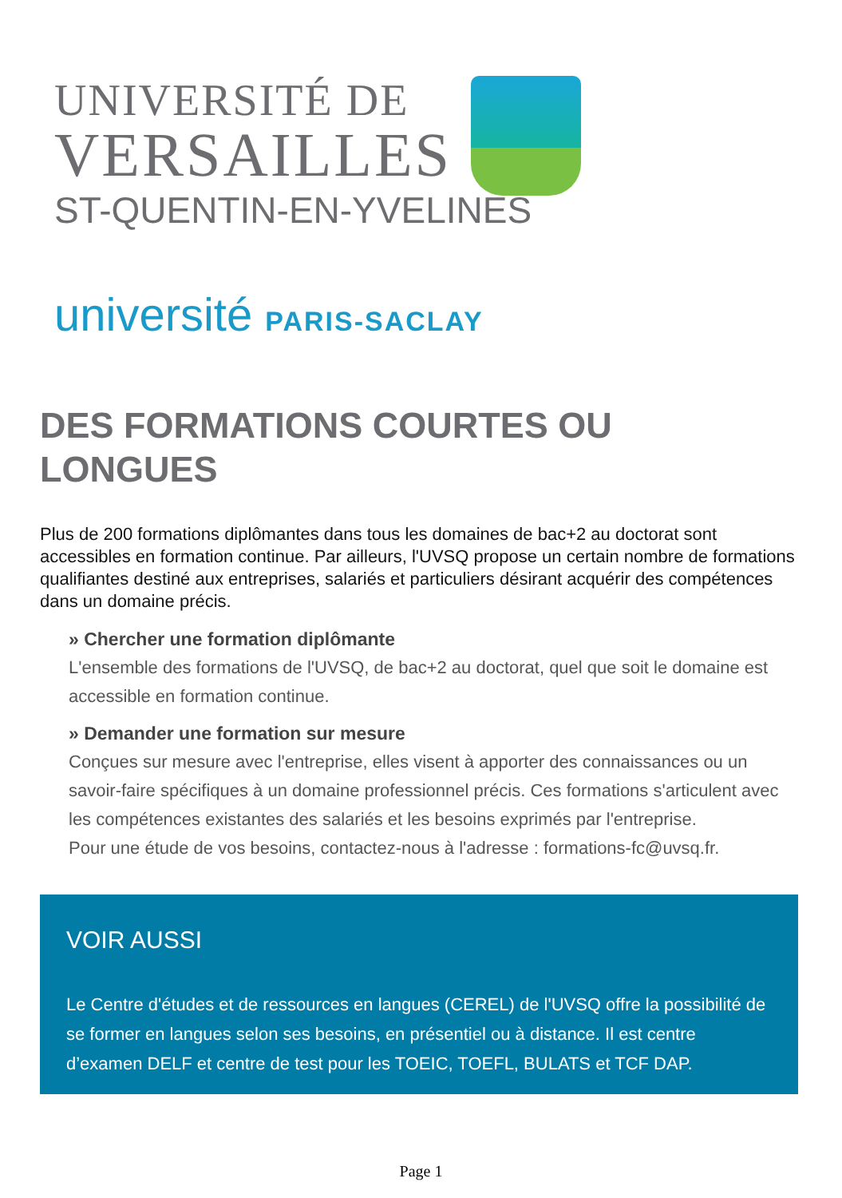UNIVERSITÉ DE
VERSAILLES
ST-QUENTIN-EN-YVELINES
université PARIS-SACLAY
DES FORMATIONS COURTES OU LONGUES
Plus de 200 formations diplômantes dans tous les domaines de bac+2 au doctorat sont accessibles en formation continue. Par ailleurs, l'UVSQ propose un certain nombre de formations qualifiantes destiné aux entreprises, salariés et particuliers désirant acquérir des compétences dans un domaine précis.
» Chercher une formation diplômante
L'ensemble des formations de l'UVSQ, de bac+2 au doctorat, quel que soit le domaine est accessible en formation continue.
» Demander une formation sur mesure
Conçues sur mesure avec l'entreprise, elles visent à apporter des connaissances ou un savoir-faire spécifiques à un domaine professionnel précis. Ces formations s'articulent avec les compétences existantes des salariés et les besoins exprimés par l'entreprise.
Pour une étude de vos besoins, contactez-nous à l'adresse : formations-fc@uvsq.fr.
VOIR AUSSI
Le Centre d'études et de ressources en langues (CEREL) de l'UVSQ offre la possibilité de se former en langues selon ses besoins, en présentiel ou à distance. Il est centre d’examen DELF et centre de test pour les TOEIC, TOEFL, BULATS et TCF DAP.
Page 1